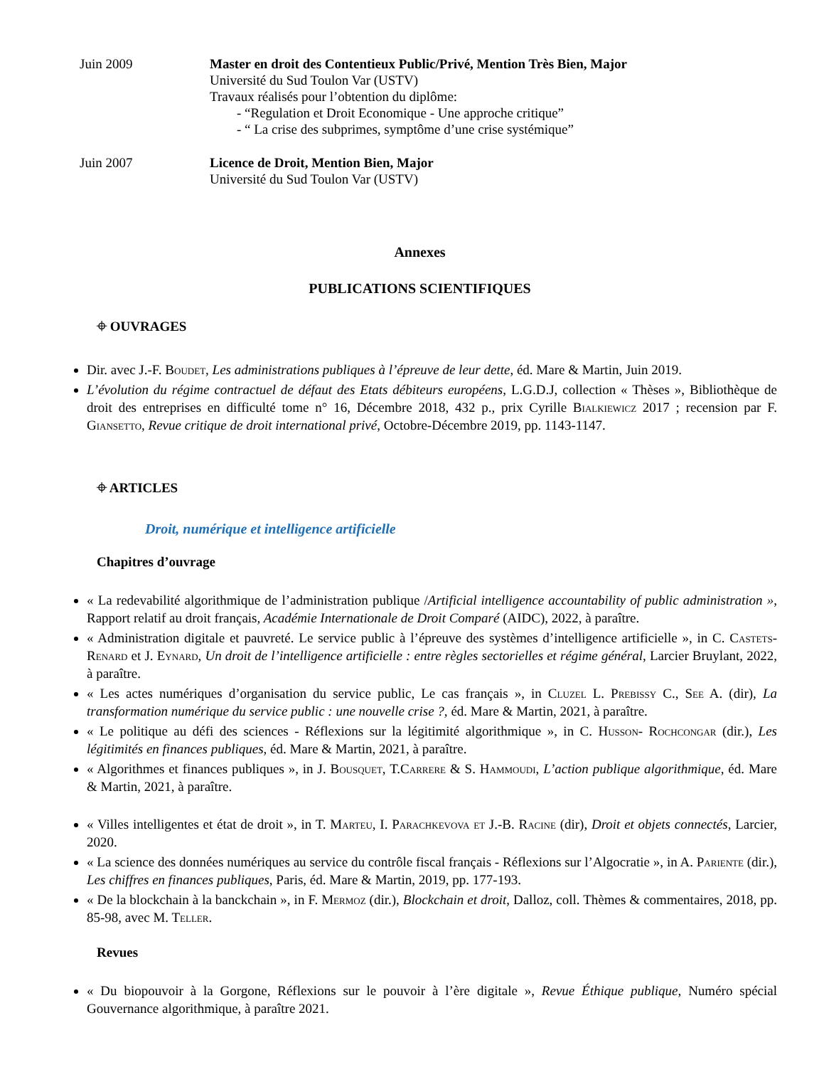Juin 2009 Master en droit des Contentieux Public/Privé, Mention Très Bien, Major
Université du Sud Toulon Var (USTV)
Travaux réalisés pour l’obtention du diplôme:
- “Regulation et Droit Economique - Une approche critique”
- “ La crise des subprimes, symptôme d’une crise systémique”
Juin 2007 Licence de Droit, Mention Bien, Major
Université du Sud Toulon Var (USTV)
Annexes
PUBLICATIONS SCIENTIFIQUES
⌖ OUVRAGES
Dir. avec J.-F. Boudet, Les administrations publiques à l’épreuve de leur dette, éd. Mare & Martin, Juin 2019.
L’évolution du régime contractuel de défaut des Etats débiteurs européens, L.G.D.J, collection « Thèses », Bibliothèque de droit des entreprises en difficulté tome n° 16, Décembre 2018, 432 p., prix Cyrille Bialkiewicz 2017 ; recension par F. Giansetto, Revue critique de droit international privé, Octobre-Décembre 2019, pp. 1143-1147.
⌖ ARTICLES
Droit, numérique et intelligence artificielle
Chapitres d’ouvrage
« La redevabilité algorithmique de l’administration publique /Artificial intelligence accountability of public administration », Rapport relatif au droit français, Académie Internationale de Droit Comparé (AIDC), 2022, à paraître.
« Administration digitale et pauvreté. Le service public à l’épreuve des systèmes d’intelligence artificielle », in C. Castets-Renard et J. Eynard, Un droit de l’intelligence artificielle : entre règles sectorielles et régime général, Larcier Bruylant, 2022, à paraître.
« Les actes numériques d’organisation du service public, Le cas français », in Cluzel L. Prebissy C., See A. (dir), La transformation numérique du service public : une nouvelle crise ?, éd. Mare & Martin, 2021, à paraître.
« Le politique au défi des sciences - Réflexions sur la légitimité algorithmique », in C. Husson- Rochcongar (dir.), Les légitimités en finances publiques, éd. Mare & Martin, 2021, à paraître.
« Algorithmes et finances publiques », in J. Bousquet, T.Carrere & S. Hammoudi, L’action publique algorithmique, éd. Mare & Martin, 2021, à paraître.
« Villes intelligentes et état de droit », in T. Marteu, I. Parachkevova et J.-B. Racine (dir), Droit et objets connectés, Larcier, 2020.
« La science des données numériques au service du contrôle fiscal français - Réflexions sur l’Algocratie », in A. Pariente (dir.), Les chiffres en finances publiques, Paris, éd. Mare & Martin, 2019, pp. 177-193.
« De la blockchain à la banckchain », in F. Mermoz (dir.), Blockchain et droit, Dalloz, coll. Thèmes & commentaires, 2018, pp. 85-98, avec M. Teller.
Revues
« Du biopouvoir à la Gorgone, Réflexions sur le pouvoir à l’ère digitale », Revue Éthique publique, Numéro spécial Gouvernance algorithmique, à paraître 2021.